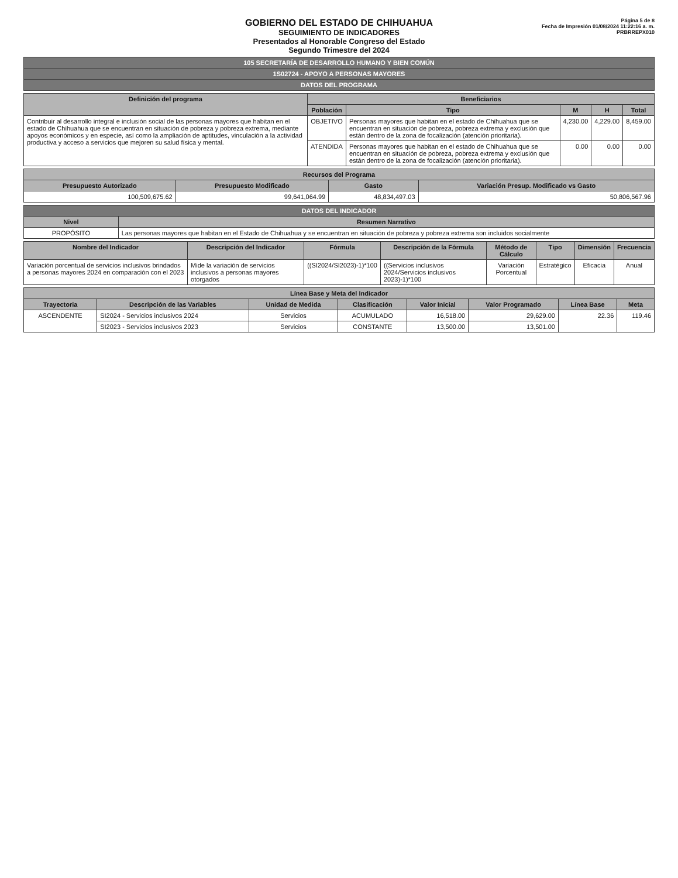GOBIERNO DEL ESTADO DE CHIHUAHUA
SEGUIMIENTO DE INDICADORES
Presentados al Honorable Congreso del Estado
Segundo Trimestre del 2024
Página 5 de 8
Fecha de Impresión 01/08/2024 11:22:16 a. m.
PRBRREPX010
| 105 SECRETARÍA DE DESARROLLO HUMANO Y BIEN COMÚN |
| 1S02724 - APOYO A PERSONAS MAYORES |
| DATOS DEL PROGRAMA |
| Definición del programa | Beneficiarios | | | | |
| --- | --- | --- | --- | --- | --- |
| | Población | Tipo | M | H | Total |
| Contribuir al desarrollo integral e inclusión social de las personas mayores que habitan en el estado de Chihuahua que se encuentran en situación de pobreza y pobreza extrema, mediante apoyos económicos y en especie, así como la ampliación de aptitudes, vinculación a la actividad productiva y acceso a servicios que mejoren su salud física y mental. | OBJETIVO | Personas mayores que habitan en el estado de Chihuahua que se encuentran en situación de pobreza, pobreza extrema y exclusión que están dentro de la zona de focalización (atención prioritaria). | 4,230.00 | 4,229.00 | 8,459.00 |
| | ATENDIDA | Personas mayores que habitan en el estado de Chihuahua que se encuentran en situación de pobreza, pobreza extrema y exclusión que están dentro de la zona de focalización (atención prioritaria). | 0.00 | 0.00 | 0.00 |
| Recursos del Programa | | | |
| --- | --- | --- | --- |
| Presupuesto Autorizado | Presupuesto Modificado | Gasto | Variación Presup. Modificado vs Gasto |
| 100,509,675.62 | 99,641,064.99 | 48,834,497.03 | 50,806,567.96 |
| DATOS DEL INDICADOR | |
| Nivel | Resumen Narrativo |
| PROPÓSITO | Las personas mayores que habitan en el Estado de Chihuahua y se encuentran en situación de pobreza y pobreza extrema son incluidos socialmente |
| Nombre del Indicador | Descripción del Indicador | Fórmula | Descripción de la Fórmula | Método de Cálculo | Tipo | Dimensión | Frecuencia |
| --- | --- | --- | --- | --- | --- | --- | --- |
| Variación porcentual de servicios inclusivos brindados a personas mayores 2024 en comparación con el 2023 | Mide la variación de servicios inclusivos a personas mayores otorgados | ((SI2024/SI2023)-1)*100 | ((Servicios inclusivos 2024/Servicios inclusivos 2023)-1)*100 | Variación Porcentual | Estratégico | Eficacia | Anual |
| Línea Base y Meta del Indicador | | | | | | | |
| --- | --- | --- | --- | --- | --- | --- | --- |
| Trayectoria | Descripción de las Variables | Unidad de Medida | Clasificación | Valor Inicial | Valor Programado | Línea Base | Meta |
| ASCENDENTE | SI2024 - Servicios inclusivos 2024 | Servicios | ACUMULADO | 16,518.00 | 29,629.00 | 22.36 | 119.46 |
| | SI2023 - Servicios inclusivos 2023 | Servicios | CONSTANTE | 13,500.00 | 13,501.00 | | |